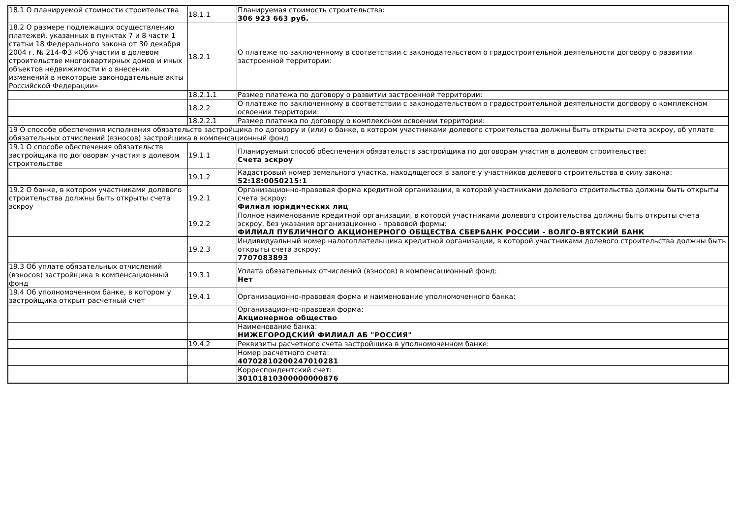| 18.1 О планируемой стоимости строительства | 18.1.1 | Планируемая стоимость строительства: 306 923 663 руб. |
| 18.2 О размере подлежащих осуществлению платежей, указанных в пунктах 7 и 8 части 1 статьи 18 Федерального закона от 30 декабря 2004 г. № 214-ФЗ «Об участии в долевом строительстве многоквартирных домов и иных объектов недвижимости и о внесении изменений в некоторые законодательные акты Российской Федерации» | 18.2.1 | О платеже по заключенному в соответствии с законодательством о градостроительной деятельности договору о развитии застроенной территории: |
| | 18.2.1.1 | Размер платежа по договору о развитии застроенной территории: |
| | 18.2.2 | О платеже по заключенному в соответствии с законодательством о градостроительной деятельности договору о комплексном освоении территории: |
| | 18.2.2.1 | Размер платежа по договору о комплексном освоении территории: |
| 19 О способе обеспечения исполнения обязательств застройщика по договору и (или) о банке, в котором участниками долевого строительства должны быть открыты счета эскроу, об уплате обязательных отчислений (взносов) застройщика в компенсационный фонд | | |
| 19.1 О способе обеспечения обязательств застройщика по договорам участия в долевом строительстве | 19.1.1 | Планируемый способ обеспечения обязательств застройщика по договорам участия в долевом строительстве: Счета эскроу |
| | 19.1.2 | Кадастровый номер земельного участка, находящегося в залоге у участников долевого строительства в силу закона: 52:18:0050215:1 |
| 19.2 О банке, в котором участниками долевого строительства должны быть открыты счета эскроу | 19.2.1 | Организационно-правовая форма кредитной организации, в которой участниками долевого строительства должны быть открыты счета эскроу: Филиал юридических лиц |
| | 19.2.2 | Полное наименование кредитной организации, в которой участниками долевого строительства должны быть открыты счета эскроу, без указания организационно - правовой формы: ФИЛИАЛ ПУБЛИЧНОГО АКЦИОНЕРНОГО ОБЩЕСТВА СБЕРБАНК РОССИИ - ВОЛГО-ВЯТСКИЙ БАНК |
| | 19.2.3 | Индивидуальный номер налогоплательщика кредитной организации, в которой участниками долевого строительства должны быть открыты счета эскроу: 7707083893 |
| 19.3 Об уплате обязательных отчислений (взносов) застройщика в компенсационный фонд | 19.3.1 | Уплата обязательных отчислений (взносов) в компенсационный фонд: Нет |
| 19.4 Об уполномоченном банке, в котором у застройщика открыт расчетный счет | 19.4.1 | Организационно-правовая форма и наименование уполномоченного банка: |
| | | Организационно-правовая форма: Акционерное общество |
| | | Наименование банка: НИЖЕГОРОДСКИЙ ФИЛИАЛ АБ "РОССИЯ" |
| | 19.4.2 | Реквизиты расчетного счета застройщика в уполномоченном банке: |
| | | Номер расчетного счета: 40702810200247010281 |
| | | Корреспондентский счет: 30101810300000000876 |